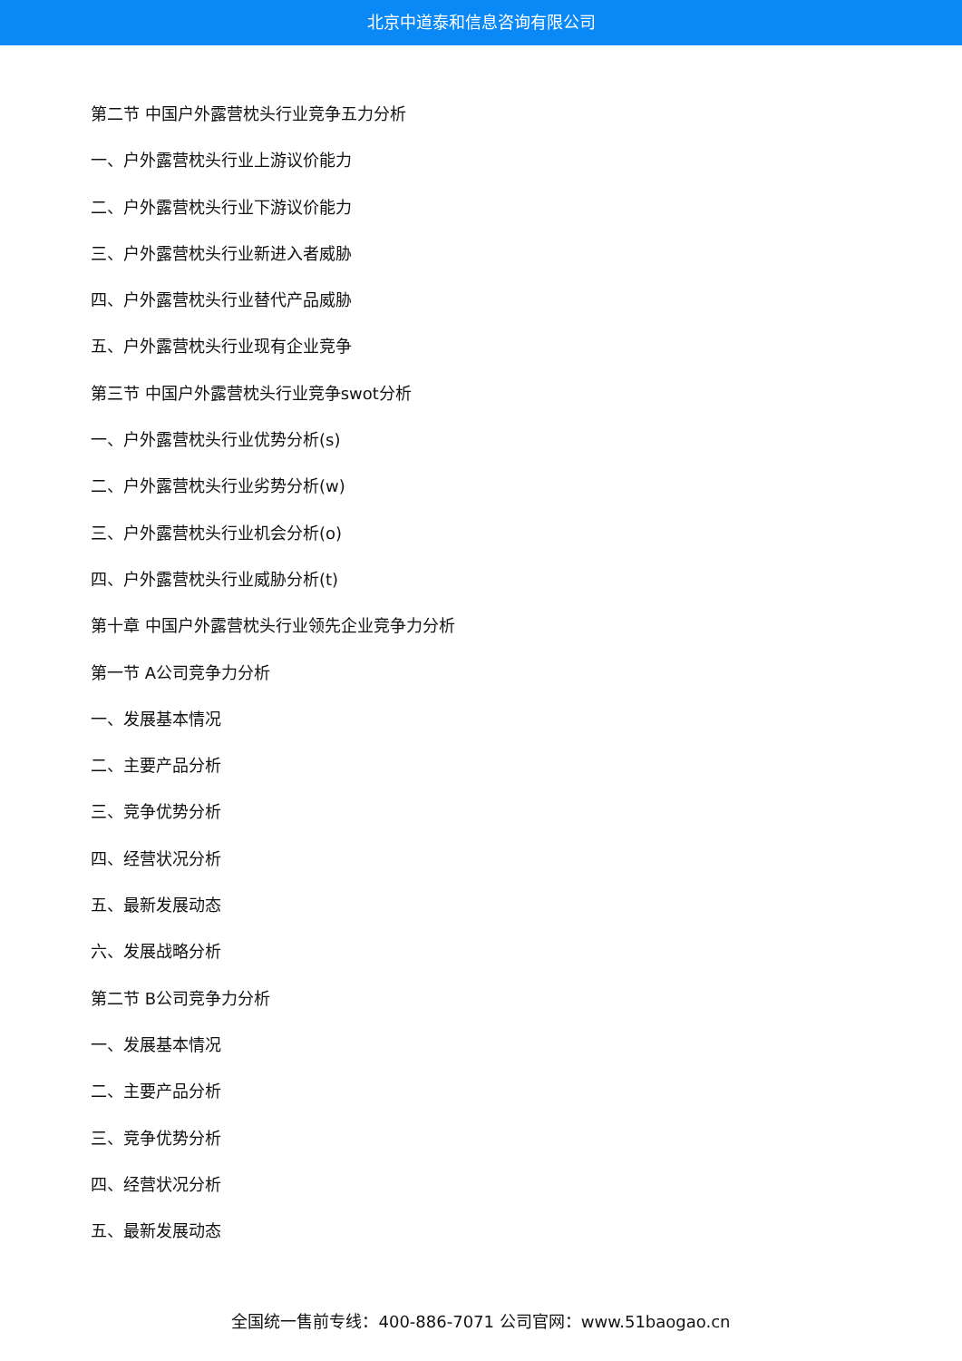北京中道泰和信息咨询有限公司
第二节 中国户外露营枕头行业竞争五力分析
一、户外露营枕头行业上游议价能力
二、户外露营枕头行业下游议价能力
三、户外露营枕头行业新进入者威胁
四、户外露营枕头行业替代产品威胁
五、户外露营枕头行业现有企业竞争
第三节 中国户外露营枕头行业竞争swot分析
一、户外露营枕头行业优势分析(s)
二、户外露营枕头行业劣势分析(w)
三、户外露营枕头行业机会分析(o)
四、户外露营枕头行业威胁分析(t)
第十章 中国户外露营枕头行业领先企业竞争力分析
第一节 A公司竞争力分析
一、发展基本情况
二、主要产品分析
三、竞争优势分析
四、经营状况分析
五、最新发展动态
六、发展战略分析
第二节 B公司竞争力分析
一、发展基本情况
二、主要产品分析
三、竞争优势分析
四、经营状况分析
五、最新发展动态
全国统一售前专线：400-886-7071 公司官网：www.51baogao.cn